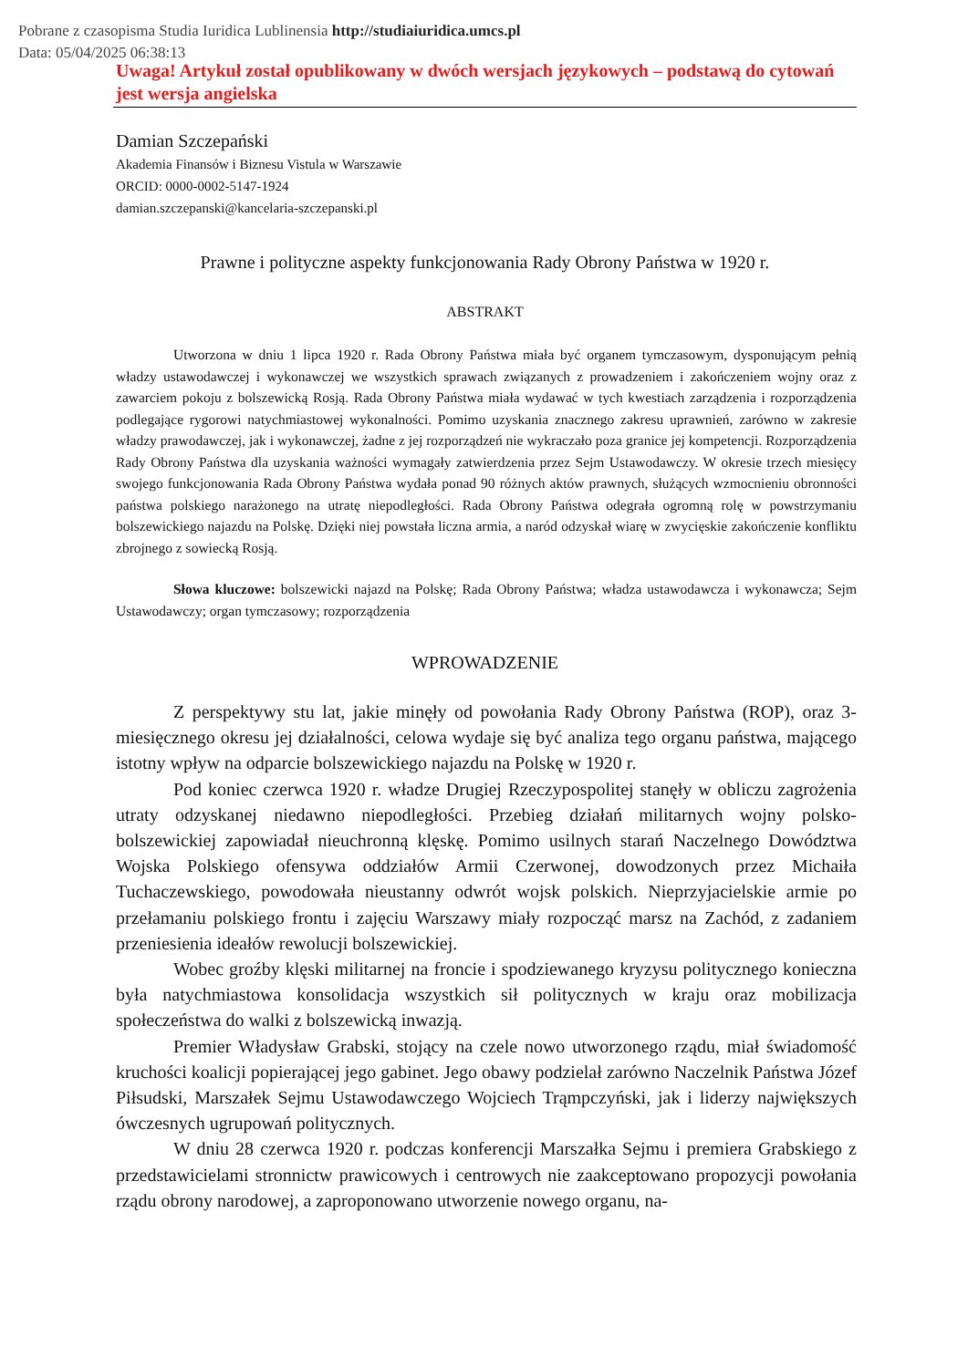Pobrane z czasopisma Studia Iuridica Lublinensia http://studiaiuridica.umcs.pl
Data: 05/04/2025 06:38:13
Uwaga! Artykuł został opublikowany w dwóch wersjach językowych – podstawą do cytowań jest wersja angielska
Damian Szczepański
Akademia Finansów i Biznesu Vistula w Warszawie
ORCID: 0000-0002-5147-1924
damian.szczepanski@kancelaria-szczepanski.pl
Prawne i polityczne aspekty funkcjonowania Rady Obrony Państwa w 1920 r.
ABSTRAKT
Utworzona w dniu 1 lipca 1920 r. Rada Obrony Państwa miała być organem tymczasowym, dysponującym pełnią władzy ustawodawczej i wykonawczej we wszystkich sprawach związanych z prowadzeniem i zakończeniem wojny oraz z zawarciem pokoju z bolszewicką Rosją. Rada Obrony Państwa miała wydawać w tych kwestiach zarządzenia i rozporządzenia podlegające rygorowi natychmiastowej wykonalności. Pomimo uzyskania znacznego zakresu uprawnień, zarówno w zakresie władzy prawodawczej, jak i wykonawczej, żadne z jej rozporządzeń nie wykraczało poza granice jej kompetencji. Rozporządzenia Rady Obrony Państwa dla uzyskania ważności wymagały zatwierdzenia przez Sejm Ustawodawczy. W okresie trzech miesięcy swojego funkcjonowania Rada Obrony Państwa wydała ponad 90 różnych aktów prawnych, służących wzmocnieniu obronności państwa polskiego narażonego na utratę niepodległości. Rada Obrony Państwa odegrała ogromną rolę w powstrzymaniu bolszewickiego najazdu na Polskę. Dzięki niej powstała liczna armia, a naród odzyskał wiarę w zwycięskie zakończenie konfliktu zbrojnego z sowiecką Rosją.
Słowa kluczowe: bolszewicki najazd na Polskę; Rada Obrony Państwa; władza ustawodawcza i wykonawcza; Sejm Ustawodawczy; organ tymczasowy; rozporządzenia
WPROWADZENIE
Z perspektywy stu lat, jakie minęły od powołania Rady Obrony Państwa (ROP), oraz 3-miesięcznego okresu jej działalności, celowa wydaje się być analiza tego organu państwa, mającego istotny wpływ na odparcie bolszewickiego najazdu na Polskę w 1920 r.
Pod koniec czerwca 1920 r. władze Drugiej Rzeczypospolitej stanęły w obliczu zagrożenia utraty odzyskanej niedawno niepodległości. Przebieg działań militarnych wojny polsko-bolszewickiej zapowiadał nieuchronną klęskę. Pomimo usilnych starań Naczelnego Dowództwa Wojska Polskiego ofensywa oddziałów Armii Czerwonej, dowodzonych przez Michaiła Tuchaczewskiego, powodowała nieustanny odwrót wojsk polskich. Nieprzyjacielskie armie po przełamaniu polskiego frontu i zajęciu Warszawy miały rozpocząć marsz na Zachód, z zadaniem przeniesienia ideałów rewolucji bolszewickiej.
Wobec groźby klęski militarnej na froncie i spodziewanego kryzysu politycznego konieczna była natychmiastowa konsolidacja wszystkich sił politycznych w kraju oraz mobilizacja społeczeństwa do walki z bolszewicką inwazją.
Premier Władysław Grabski, stojący na czele nowo utworzonego rządu, miał świadomość kruchości koalicji popierającej jego gabinet. Jego obawy podzielał zarówno Naczelnik Państwa Józef Piłsudski, Marszałek Sejmu Ustawodawczego Wojciech Trąmpczyński, jak i liderzy największych ówczesnych ugrupowań politycznych.
W dniu 28 czerwca 1920 r. podczas konferencji Marszałka Sejmu i premiera Grabskiego z przedstawicielami stronnictw prawicowych i centrowych nie zaakceptowano propozycji powołania rządu obrony narodowej, a zaproponowano utworzenie nowego organu, na-